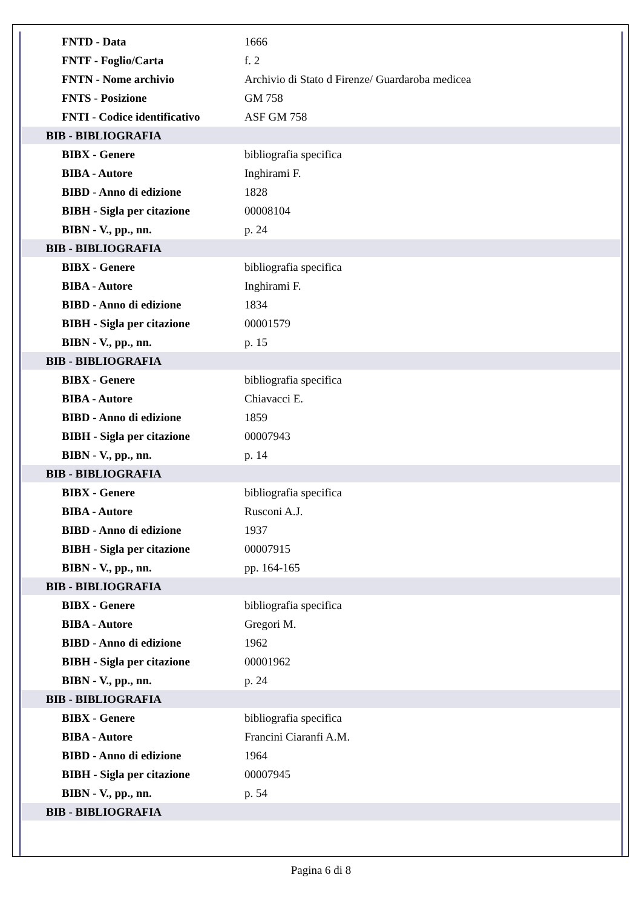| FNTD - Data | 1666 |
| FNTF - Foglio/Carta | f. 2 |
| FNTN - Nome archivio | Archivio di Stato d Firenze/ Guardaroba medicea |
| FNTS - Posizione | GM 758 |
| FNTI - Codice identificativo | ASF GM 758 |
| BIB - BIBLIOGRAFIA | |
| BIBX - Genere | bibliografia specifica |
| BIBA - Autore | Inghirami F. |
| BIBD - Anno di edizione | 1828 |
| BIBH - Sigla per citazione | 00008104 |
| BIBN - V., pp., nn. | p. 24 |
| BIB - BIBLIOGRAFIA | |
| BIBX - Genere | bibliografia specifica |
| BIBA - Autore | Inghirami F. |
| BIBD - Anno di edizione | 1834 |
| BIBH - Sigla per citazione | 00001579 |
| BIBN - V., pp., nn. | p. 15 |
| BIB - BIBLIOGRAFIA | |
| BIBX - Genere | bibliografia specifica |
| BIBA - Autore | Chiavacci E. |
| BIBD - Anno di edizione | 1859 |
| BIBH - Sigla per citazione | 00007943 |
| BIBN - V., pp., nn. | p. 14 |
| BIB - BIBLIOGRAFIA | |
| BIBX - Genere | bibliografia specifica |
| BIBA - Autore | Rusconi A.J. |
| BIBD - Anno di edizione | 1937 |
| BIBH - Sigla per citazione | 00007915 |
| BIBN - V., pp., nn. | pp. 164-165 |
| BIB - BIBLIOGRAFIA | |
| BIBX - Genere | bibliografia specifica |
| BIBA - Autore | Gregori M. |
| BIBD - Anno di edizione | 1962 |
| BIBH - Sigla per citazione | 00001962 |
| BIBN - V., pp., nn. | p. 24 |
| BIB - BIBLIOGRAFIA | |
| BIBX - Genere | bibliografia specifica |
| BIBA - Autore | Francini Ciaranfi A.M. |
| BIBD - Anno di edizione | 1964 |
| BIBH - Sigla per citazione | 00007945 |
| BIBN - V., pp., nn. | p. 54 |
| BIB - BIBLIOGRAFIA | |
Pagina 6 di 8